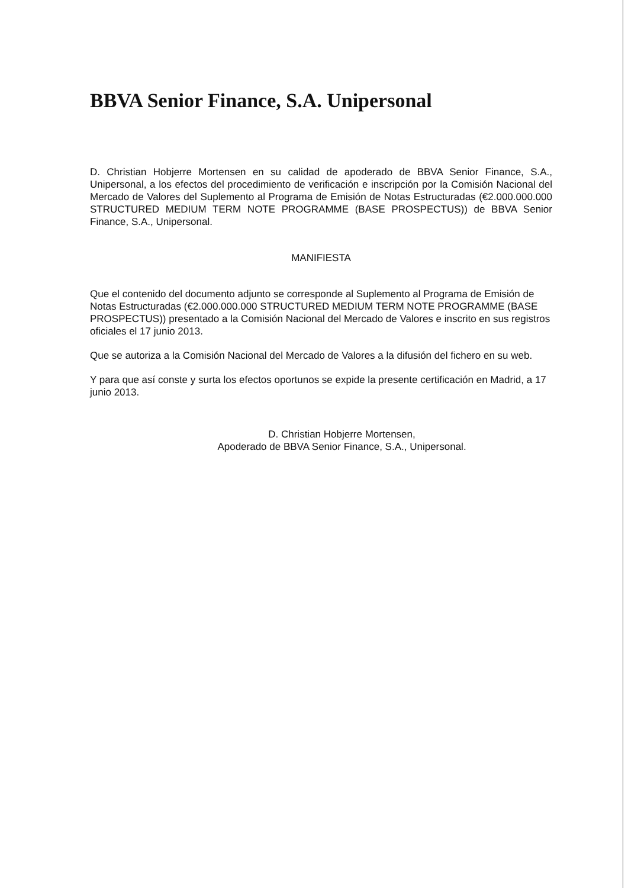BBVA Senior Finance, S.A. Unipersonal
D. Christian Hobjerre Mortensen en su calidad de apoderado de BBVA Senior Finance, S.A., Unipersonal, a los efectos del procedimiento de verificación e inscripción por la Comisión Nacional del Mercado de Valores del Suplemento al Programa de Emisión de Notas Estructuradas (€2.000.000.000 STRUCTURED MEDIUM TERM NOTE PROGRAMME (BASE PROSPECTUS)) de BBVA Senior Finance, S.A., Unipersonal.
MANIFIESTA
Que el contenido del documento adjunto se corresponde al Suplemento al Programa de Emisión de Notas Estructuradas (€2.000.000.000 STRUCTURED MEDIUM TERM NOTE PROGRAMME (BASE PROSPECTUS)) presentado a la Comisión Nacional del Mercado de Valores e inscrito en sus registros oficiales el 17 junio 2013.
Que se autoriza a la Comisión Nacional del Mercado de Valores a la difusión del fichero en su web.
Y para que así conste y surta los efectos oportunos se expide la presente certificación en Madrid, a 17 junio 2013.
D. Christian Hobjerre Mortensen,
Apoderado de BBVA Senior Finance, S.A., Unipersonal.